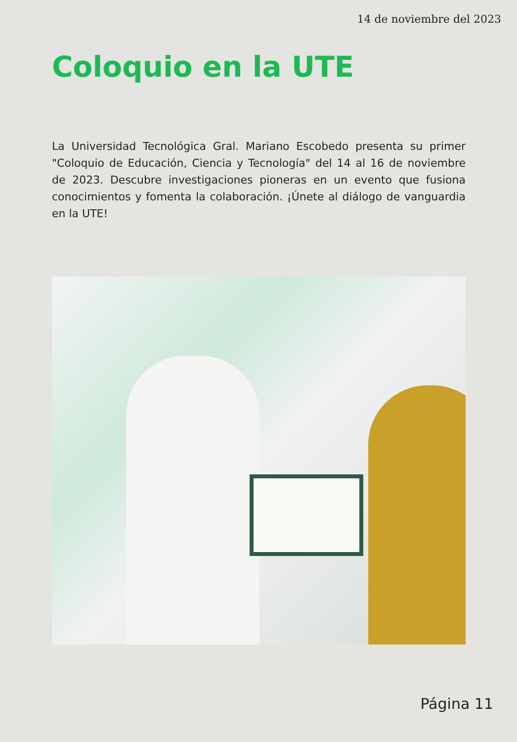14 de noviembre del 2023
Coloquio en la UTE
La Universidad Tecnológica Gral. Mariano Escobedo presenta su primer "Coloquio de Educación, Ciencia y Tecnología" del 14 al 16 de noviembre de 2023. Descubre investigaciones pioneras en un evento que fusiona conocimientos y fomenta la colaboración. ¡Únete al diálogo de vanguardia en la UTE!
Página 11